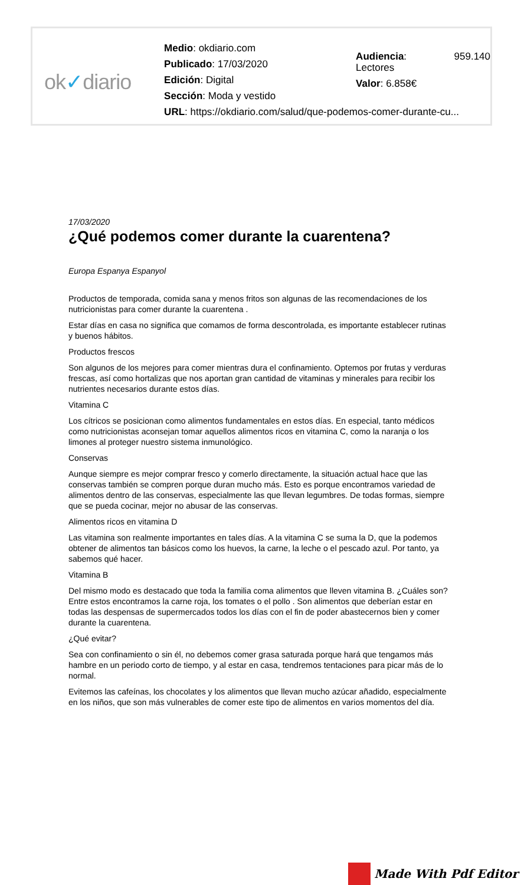ok✓diario
Medio: okdiario.com
Publicado: 17/03/2020
Edición: Digital
Sección: Moda y vestido
URL: https://okdiario.com/salud/que-podemos-comer-durante-cu...
Audiencia: 959.140
Lectores
Valor: 6.858€
17/03/2020
¿Qué podemos comer durante la cuarentena?
Europa Espanya Espanyol
Productos de temporada, comida sana y menos fritos son algunas de las recomendaciones de los nutricionistas para comer durante la cuarentena .
Estar días en casa no significa que comamos de forma descontrolada, es importante establecer rutinas y buenos hábitos.
Productos frescos
Son algunos de los mejores para comer mientras dura el confinamiento. Optemos por frutas y verduras frescas, así como hortalizas que nos aportan gran cantidad de vitaminas y minerales para recibir los nutrientes necesarios durante estos días.
Vitamina C
Los cítricos se posicionan como alimentos fundamentales en estos días. En especial, tanto médicos como nutricionistas aconsejan tomar aquellos alimentos ricos en vitamina C, como la naranja o los limones al proteger nuestro sistema inmunológico.
Conservas
Aunque siempre es mejor comprar fresco y comerlo directamente, la situación actual hace que las conservas también se compren porque duran mucho más. Esto es porque encontramos variedad de alimentos dentro de las conservas, especialmente las que llevan legumbres. De todas formas, siempre que se pueda cocinar, mejor no abusar de las conservas.
Alimentos ricos en vitamina D
Las vitamina son realmente importantes en tales días. A la vitamina C se suma la D, que la podemos obtener de alimentos tan básicos como los huevos, la carne, la leche o el pescado azul. Por tanto, ya sabemos qué hacer.
Vitamina B
Del mismo modo es destacado que toda la familia coma alimentos que lleven vitamina B. ¿Cuáles son? Entre estos encontramos la carne roja, los tomates o el pollo . Son alimentos que deberían estar en todas las despensas de supermercados todos los días con el fin de poder abastecernos bien y comer durante la cuarentena.
¿Qué evitar?
Sea con confinamiento o sin él, no debemos comer grasa saturada porque hará que tengamos más hambre en un periodo corto de tiempo, y al estar en casa, tendremos tentaciones para picar más de lo normal.
Evitemos las cafeínas, los chocolates y los alimentos que llevan mucho azúcar añadido, especialmente en los niños, que son más vulnerables de comer este tipo de alimentos en varios momentos del día.
Made With Pdf Editor